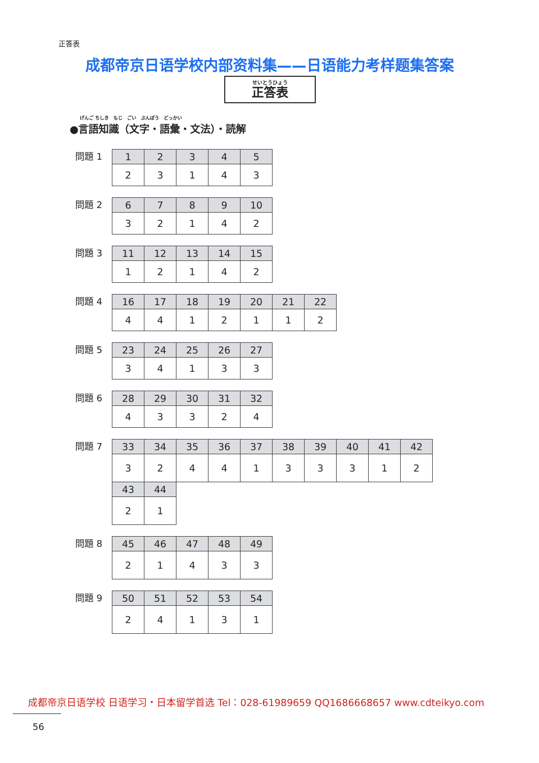正答表
成都帝京日语学校内部资料集——日语能力考样题集答案
せいとうひょう
正答表
げんご ちしき　もじ　ごい　ぶんぽう　どっかい
●言語知識（文字・語彙・文法）・読解
問題 1
| 1 | 2 | 3 | 4 | 5 |
| 2 | 3 | 1 | 4 | 3 |
問題 2
| 6 | 7 | 8 | 9 | 10 |
| 3 | 2 | 1 | 4 | 2 |
問題 3
| 11 | 12 | 13 | 14 | 15 |
| 1 | 2 | 1 | 4 | 2 |
問題 4
| 16 | 17 | 18 | 19 | 20 | 21 | 22 |
| 4 | 4 | 1 | 2 | 1 | 1 | 2 |
問題 5
| 23 | 24 | 25 | 26 | 27 |
| 3 | 4 | 1 | 3 | 3 |
問題 6
| 28 | 29 | 30 | 31 | 32 |
| 4 | 3 | 3 | 2 | 4 |
問題 7
| 33 | 34 | 35 | 36 | 37 | 38 | 39 | 40 | 41 | 42 |
| 3 | 2 | 4 | 4 | 1 | 3 | 3 | 3 | 1 | 2 |
| 43 | 44 |
| 2 | 1 |
問題 8
| 45 | 46 | 47 | 48 | 49 |
| 2 | 1 | 4 | 3 | 3 |
問題 9
| 50 | 51 | 52 | 53 | 54 |
| 2 | 4 | 1 | 3 | 1 |
成都帝京日语学校 日语学习・日本留学首选 Tel：028-61989659 QQ1686668657 www.cdteikyo.com
56